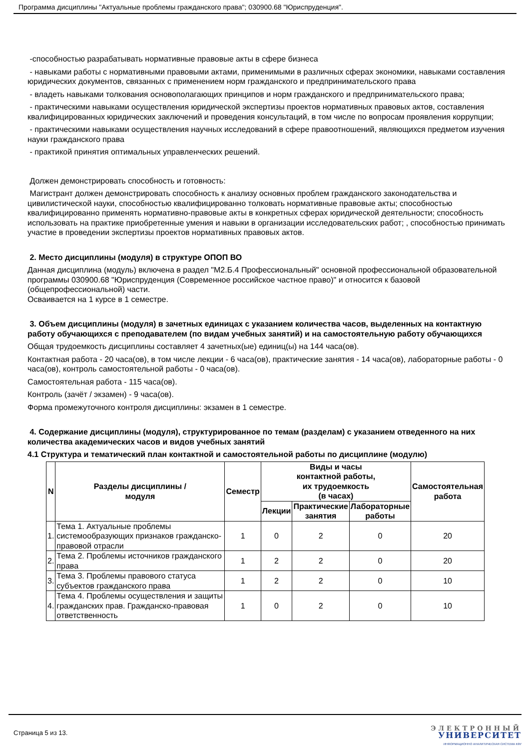Программа дисциплины "Актуальные проблемы гражданского права"; 030900.68 "Юриспруденция".
-способностью разрабатывать нормативные правовые акты в сфере бизнеса
- навыками работы с нормативными правовыми актами, применимыми в различных сферах экономики, навыками составления юридических документов, связанных с применением норм гражданского и предпринимательского права
- владеть навыками толкования основополагающих принципов и норм гражданского и предпринимательского права;
- практическими навыками осуществления юридической экспертизы проектов нормативных правовых актов, составления квалифицированных юридических заключений и проведения консультаций, в том числе по вопросам проявления коррупции;
- практическими навыками осуществления научных исследований в сфере правоотношений, являющихся предметом изучения науки гражданского права
- практикой принятия оптимальных управленческих решений.
Должен демонстрировать способность и готовность:
Магистрант должен демонстрировать способность к анализу основных проблем гражданского законодательства и цивилистической науки, способностью квалифицированно толковать нормативные правовые акты; способностью квалифицированно применять нормативно-правовые акты в конкретных сферах юридической деятельности; способность использовать на практике приобретенные умения и навыки в организации исследовательских работ; , способностью принимать участие в проведении экспертизы проектов нормативных правовых актов.
2. Место дисциплины (модуля) в структуре ОПОП ВО
Данная дисциплина (модуль) включена в раздел "М2.Б.4 Профессиональный" основной профессиональной образовательной программы 030900.68 "Юриспруденция (Современное российское частное право)" и относится к базовой (общепрофессиональной) части.
Осваивается на 1 курсе в 1 семестре.
3. Объем дисциплины (модуля) в зачетных единицах с указанием количества часов, выделенных на контактную работу обучающихся с преподавателем (по видам учебных занятий) и на самостоятельную работу обучающихся
Общая трудоемкость дисциплины составляет 4 зачетных(ые) единиц(ы) на 144 часа(ов).
Контактная работа - 20 часа(ов), в том числе лекции - 6 часа(ов), практические занятия - 14 часа(ов), лабораторные работы - 0 часа(ов), контроль самостоятельной работы - 0 часа(ов).
Самостоятельная работа - 115 часа(ов).
Контроль (зачёт / экзамен) - 9 часа(ов).
Форма промежуточного контроля дисциплины: экзамен в 1 семестре.
4. Содержание дисциплины (модуля), структурированное по темам (разделам) с указанием отведенного на них количества академических часов и видов учебных занятий
4.1 Структура и тематический план контактной и самостоятельной работы по дисциплине (модулю)
| N | Разделы дисциплины / модуля | Семестр | Виды и часы контактной работы, их трудоемкость (в часах) | | | Самостоятельная работа |
| --- | --- | --- | --- | --- | --- | --- |
| | | | Лекции | Практические занятия | Лабораторные работы | |
| 1. | Тема 1. Актуальные проблемы системообразующих признаков гражданско-правовой отрасли | 1 | 0 | 2 | 0 | 20 |
| 2. | Тема 2. Проблемы источников гражданского права | 1 | 2 | 2 | 0 | 20 |
| 3. | Тема 3. Проблемы правового статуса субъектов гражданского права | 1 | 2 | 2 | 0 | 10 |
| 4. | Тема 4. Проблемы осуществления и защиты гражданских прав. Гражданско-правовая ответственность | 1 | 0 | 2 | 0 | 10 |
Страница 5 из 13.
ЭЛЕКТРОННЫЙ
УНИВЕРСИТЕТ
ИНФОРМАЦИОННО АНАЛИТИЧЕСКАЯ СИСТЕМА КФУ